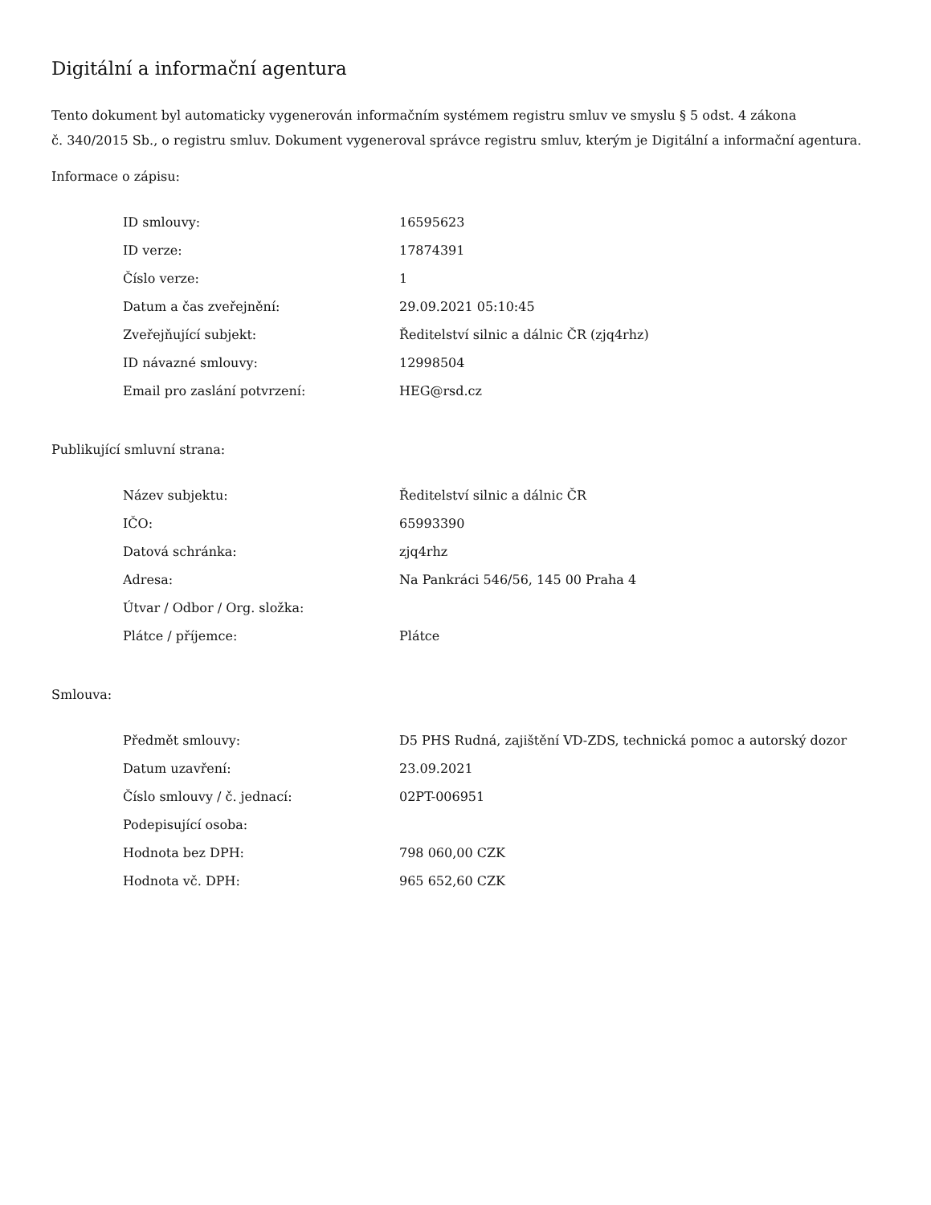Digitální a informační agentura
Tento dokument byl automaticky vygenerován informačním systémem registru smluv ve smyslu § 5 odst. 4 zákona
č. 340/2015 Sb., o registru smluv. Dokument vygeneroval správce registru smluv, kterým je Digitální a informační agentura.
Informace o zápisu:
| ID smlouvy: | 16595623 |
| ID verze: | 17874391 |
| Číslo verze: | 1 |
| Datum a čas zveřejnění: | 29.09.2021 05:10:45 |
| Zveřejňující subjekt: | Ředitelství silnic a dálnic ČR (zjq4rhz) |
| ID návazné smlouvy: | 12998504 |
| Email pro zaslání potvrzení: | HEG@rsd.cz |
Publikující smluvní strana:
| Název subjektu: | Ředitelství silnic a dálnic ČR |
| IČO: | 65993390 |
| Datová schránka: | zjq4rhz |
| Adresa: | Na Pankráci 546/56, 145 00 Praha 4 |
| Útvar / Odbor / Org. složka: | |
| Plátce / příjemce: | Plátce |
Smlouva:
| Předmět smlouvy: | D5 PHS Rudná, zajištění VD-ZDS, technická pomoc a autorský dozor |
| Datum uzavření: | 23.09.2021 |
| Číslo smlouvy / č. jednací: | 02PT-006951 |
| Podepisující osoba: | |
| Hodnota bez DPH: | 798 060,00 CZK |
| Hodnota vč. DPH: | 965 652,60 CZK |